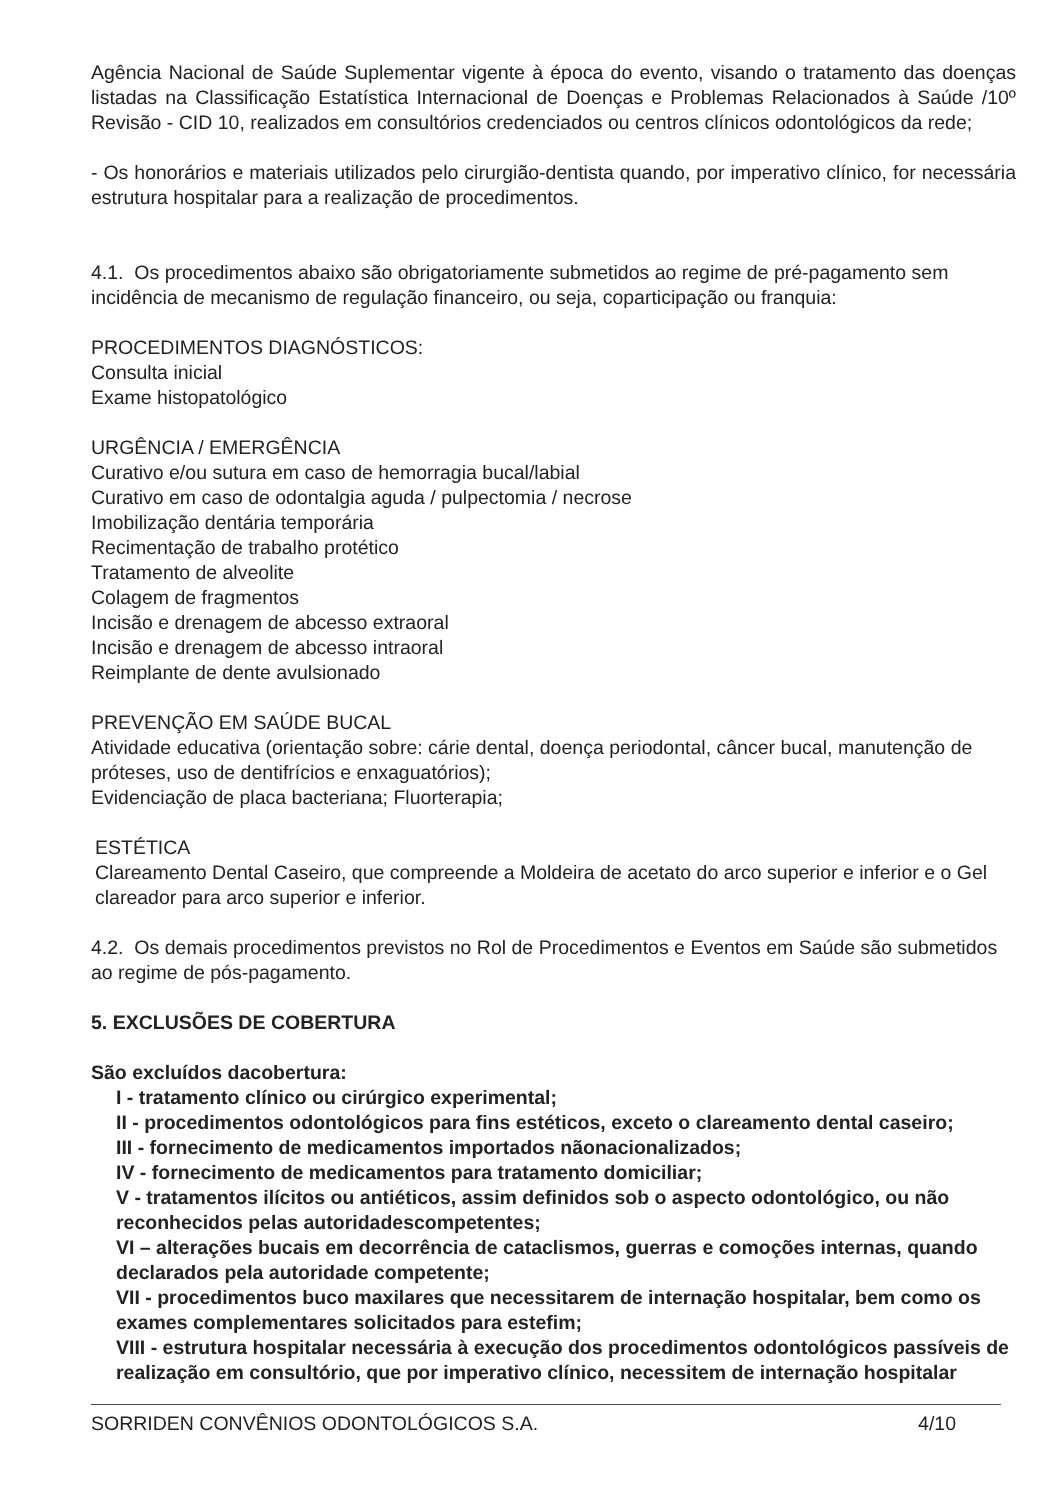Agência Nacional de Saúde Suplementar vigente à época do evento, visando o tratamento das doenças listadas na Classificação Estatística Internacional de Doenças e Problemas Relacionados à Saúde /10º Revisão - CID 10, realizados em consultórios credenciados ou centros clínicos odontológicos da rede;
- Os honorários e materiais utilizados pelo cirurgião-dentista quando, por imperativo clínico, for necessária estrutura hospitalar para a realização de procedimentos.
4.1. Os procedimentos abaixo são obrigatoriamente submetidos ao regime de pré-pagamento sem incidência de mecanismo de regulação financeiro, ou seja, coparticipação ou franquia:
PROCEDIMENTOS DIAGNÓSTICOS:
Consulta inicial
Exame histopatológico
URGÊNCIA / EMERGÊNCIA
Curativo e/ou sutura em caso de hemorragia bucal/labial
Curativo em caso de odontalgia aguda / pulpectomia / necrose
Imobilização dentária temporária
Recimentação de trabalho protético
Tratamento de alveolite
Colagem de fragmentos
Incisão e drenagem de abcesso extraoral
Incisão e drenagem de abcesso intraoral
Reimplante de dente avulsionado
PREVENÇÃO EM SAÚDE BUCAL
Atividade educativa (orientação sobre: cárie dental, doença periodontal, câncer bucal, manutenção de próteses, uso de dentifrícios e enxaguatórios);
Evidenciação de placa bacteriana; Fluorterapia;
ESTÉTICA
Clareamento Dental Caseiro, que compreende a Moldeira de acetato do arco superior e inferior e o Gel clareador para arco superior e inferior.
4.2. Os demais procedimentos previstos no Rol de Procedimentos e Eventos em Saúde são submetidos ao regime de pós-pagamento.
5. EXCLUSÕES DE COBERTURA
São excluídos dacobertura:
I - tratamento clínico ou cirúrgico experimental;
II - procedimentos odontológicos para fins estéticos, exceto o clareamento dental caseiro;
III - fornecimento de medicamentos importados nãonacionalizados;
IV - fornecimento de medicamentos para tratamento domiciliar;
V - tratamentos ilícitos ou antiéticos, assim definidos sob o aspecto odontológico, ou não reconhecidos pelas autoridadescompetentes;
VI – alterações bucais em decorrência de cataclismos, guerras e comoções internas, quando declarados pela autoridade competente;
VII - procedimentos buco maxilares que necessitarem de internação hospitalar, bem como os exames complementares solicitados para estefim;
VIII - estrutura hospitalar necessária à execução dos procedimentos odontológicos passíveis de realização em consultório, que por imperativo clínico, necessitem de internação hospitalar
SORRIDEN CONVÊNIOS ODONTOLÓGICOS S.A. 4/10